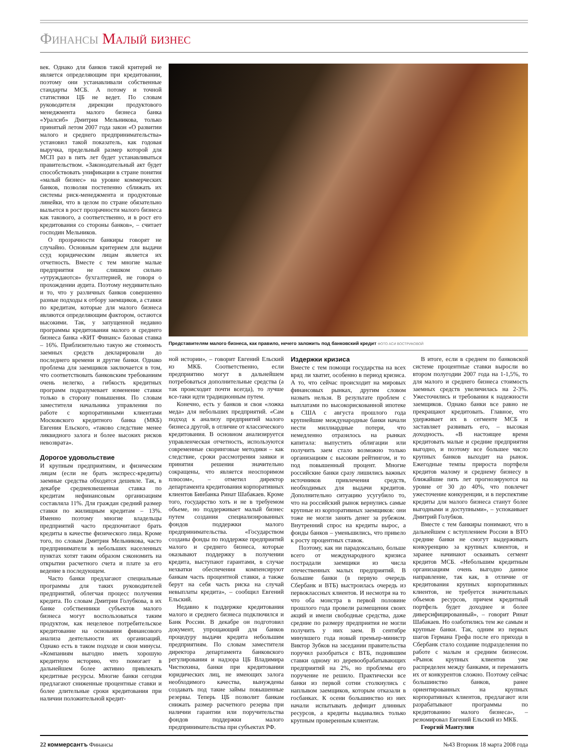Финансы Малый бизнес
век. Однако для банков такой критерий не является определяющим при кредитовании, поэтому они устанавливали собственные стандарты МСБ. А потому и точной статистики ЦБ не ведет. По словам руководителя дирекции продуктового менеджмента малого бизнеса банка «Уралсиб» Дмитрия Мельникова, только принятый летом 2007 года закон «О развитии малого и среднего предпринимательства» установил такой показатель, как годовая выручка, предельный размер которой для МСП раз в пять лет будет устанавливаться правительством. «Законодательный акт будет способствовать унификации в стране понятия «малый бизнес» на уровне коммерческих банков, позволяя постепенно сближать их системы риск-менеджмента и продуктовые линейки, что в целом по стране обязательно выльется в рост прозрачности малого бизнеса как такового, а соответственно, и в рост его кредитования со стороны банков», – считает господин Мельников.
О прозрачности банкиры говорят не случайно. Основным критерием для выдачи ссуд юридическим лицам является их отчетность. Вместе с тем многие малые предприятия не слишком сильно «утруждаются» бухгалтерией, не говоря о прохождении аудита. Поэтому неудивительно и то, что у различных банков совершенно разные подходы к отбору заемщиков, а ставки по кредитам, которые для малого бизнеса являются определяющим фактором, остаются высокими. Так, у запущенной недавно программы кредитования малого и среднего бизнеса банка «КИТ Финанс» базовая ставка – 16%. Приблизительно такую же стоимость заемных средств декларировали до последнего времени и другие банки. Однако проблема для заемщиков заключается в том, что соответствовать банковским требованиям очень нелегко, а гибкость кредитных программ подразумевает изменение ставки только в сторону повышения. По словам заместителя начальника управления по работе с корпоративными клиентами Московского кредитного банка (МКБ) Евгения Ельского, «таково следствие менее ликвидного залога и более высоких рисков невозврата».
Дорогое удовольствие
И крупным предприятиям, и физическим лицам (если не брать экспресс-кредиты) заемные средства обходятся дешевле. Так, в декабре средневзвешенная ставка по кредитам нефинансовым организациям составляла 11%. Для граждан средний размер ставки по жилищным кредитам – 13%. Именно поэтому многие владельцы предприятий часто предпочитают брать кредиты в качестве физического лица. Кроме того, по словам Дмитрия Мельникова, часто предприниматели в небольших населенных пунктах хотят таким образом сэкономить на открытии расчетного счета и плате за его ведение в последующем.
Часто банки предлагают специальные программы для таких руководителей предприятий, облегчая процесс получения кредита. По словам Дмитрия Голубкова, в их банке собственники субъектов малого бизнеса могут воспользоваться таким продуктом, как нецелевое потребительское кредитование на основании финансового анализа деятельности их организаций. Однако есть в таком подходе и свои минусы. «Компаниям выгодно иметь хорошую кредитную историю, что помогает в дальнейшем более активно привлекать кредитные ресурсы. Многие банки сегодня предлагают сниженные процентные ставки и более длительные сроки кредитования при наличии положительной кредит-
Представителям малого бизнеса, как правило, нечего заложить под банковский кредит ФОТО АСИ ВОСТРИКОВОЙ
ной истории», – говорит Евгений Ельский из МКБ. Соответственно, если предприятию могут в дальнейшем потребоваться дополнительные средства (а так происходит почти всегда), то лучше все-таки идти традиционным путем.
Конечно, есть у банков и своя «ложка меда» для небольших предприятий. «Сам подход к анализу предприятий малого бизнеса другой, в отличие от классического кредитования. В основном анализируется управленческая отчетность, используются современные скоринговые методики – как следствие, сроки рассмотрения заявки и принятия решения значительно сокращены, что является неоспоримом плюсом», – отметил директор департамента кредитования корпоративных клиентов Бинбанка Ринат Шабакаев. Кроме того, государство хоть и не в требуемом объеме, но поддерживает малый бизнес путем создания специализированных фондов поддержки малого предпринимательства. «Государством созданы фонды по поддержке предприятий малого и среднего бизнеса, которые оказывают поддержку в получении кредита, выступают гарантами, в случае нехватки обеспечения компенсируют банкам часть процентной ставки, а также берут на себя часть риска на случай невыплаты кредита», – сообщил Евгений Ельский.
Недавно к поддержке кредитования малого и среднего бизнеса подключился и Банк России. В декабре он подготовил документ, упрощающий для банков процедуру выдачи кредита небольшим предприятиям. По словам заместителя директора департамента банковского регулирования и надзора ЦБ Владимира Чистюхина, банки при кредитовании юридических лиц, не имеющих залога необходимого качества, вынуждены создавать под такие займы повышенные резервы. Теперь ЦБ позволит банкам снижать размер расчетного резерва при наличии гарантии или поручительства фондов поддержки малого предпринимательства при субъектах РФ.
Издержки кризиса
Вместе с тем помощи государства на всех вряд ли хватит, особенно в период кризиса. А то, что сейчас происходит на мировых финансовых рынках, другим словом назвать нельзя. В результате проблем с выплатами по высокорискованной ипотеке в США с августа прошлого года крупнейшие международные банки начали нести миллиардные потери, что немедленно отразилось на рынках капитала: выпустить облигации или получить заем стало возможно только организациям с высоким рейтингом, и то под повышенный процент. Многие российские банки сразу лишились важных источников привлечения средств, необходимых для выдачи кредитов. Дополнительно ситуацию усугубило то, что на российский рынок вернулись самые крупные из корпоративных заемщиков: они тоже не могли занять денег за рубежом. Внутренний спрос на кредиты вырос, а фонды банков – уменьшились, что привело к росту процентных ставок.
Поэтому, как ни парадоксально, больше всего от международного кризиса пострадали заемщики из числа отечественных малых предприятий. В большие банки (в первую очередь Сбербанк и ВТБ) выстроилась очередь из первоклассных клиентов. И несмотря на то что оба монстра в первой половине прошлого года провели размещения своих акций и имели свободные средства, даже средние по размеру предприятия не могли получить у них заем. В сентябре минувшего года новый премьер-министр Виктор Зубков на заседании правительства поручил разобраться с ВТБ, поднявшим ставки одному из деревообрабатывающих предприятий на 2%, но проблемы его поручение не решило. Практически все банки из первой сотни столкнулись с наплывом заемщиков, которым отказали в госбанках. К осени большинство из них начали испытывать дефицит длинных ресурсов, а кредиты выдавались только крупным проверенным клиентам.
В итоге, если в среднем по банковской системе процентные ставки выросли во втором полугодии 2007 года на 1-1,5%, то для малого и среднего бизнеса стоимость заемных средств увеличилась на 2-3%. Ужесточились и требования к надежности заемщиков. Однако банки все равно не прекращают кредитовать. Главное, что удерживает их в сегменте МСБ и заставляет развивать его, – высокая доходность. «В настоящее время кредитовать малые и средние предприятия выгодно, и поэтому все большее число крупных банков выходит на рынок. Ежегодные темпы прироста портфеля кредитов малому и среднему бизнесу в ближайшие пять лет прогнозируются на уровне от 30 до 40%, что повлечет ужесточение конкуренции, и в перспективе кредиты для малого бизнеса станут более выгодными и доступными», – успокаивает Дмитрий Голубков.
Вместе с тем банкиры понимают, что в дальнейшем с вступлением России в ВТО средние банки не смогут выдерживать конкуренцию за крупных клиентов, и заранее начинают осваивать сегмент кредитов МСБ. «Небольшим кредитным организациям очень выгодно данное направление, так как, в отличие от кредитования крупных корпоративных клиентов, не требуется значительных объемов ресурсов, причем кредитный портфель будет доходнее и более диверсифицированный», – говорит Ринат Шабакаев. Но озаботились тем же самым и крупные банки. Так, одним из первых шагов Германа Грефа после его прихода в Сбербанк стало создание подразделения по работе с малым и средним бизнесом. «Рынок крупных клиентов уже распределен между банками, и переманить их от конкурентов сложно. Поэтому сейчас большинство банков, ранее ориентированных на крупных корпоративных клиентов, предлагают или разрабатывают программы по кредитованию малого бизнеса», – резюмировал Евгений Ельский из МКБ.
Георгий Мантулин
22 коммерсантъ Финансы №43 Вторник 18 марта 2008 года